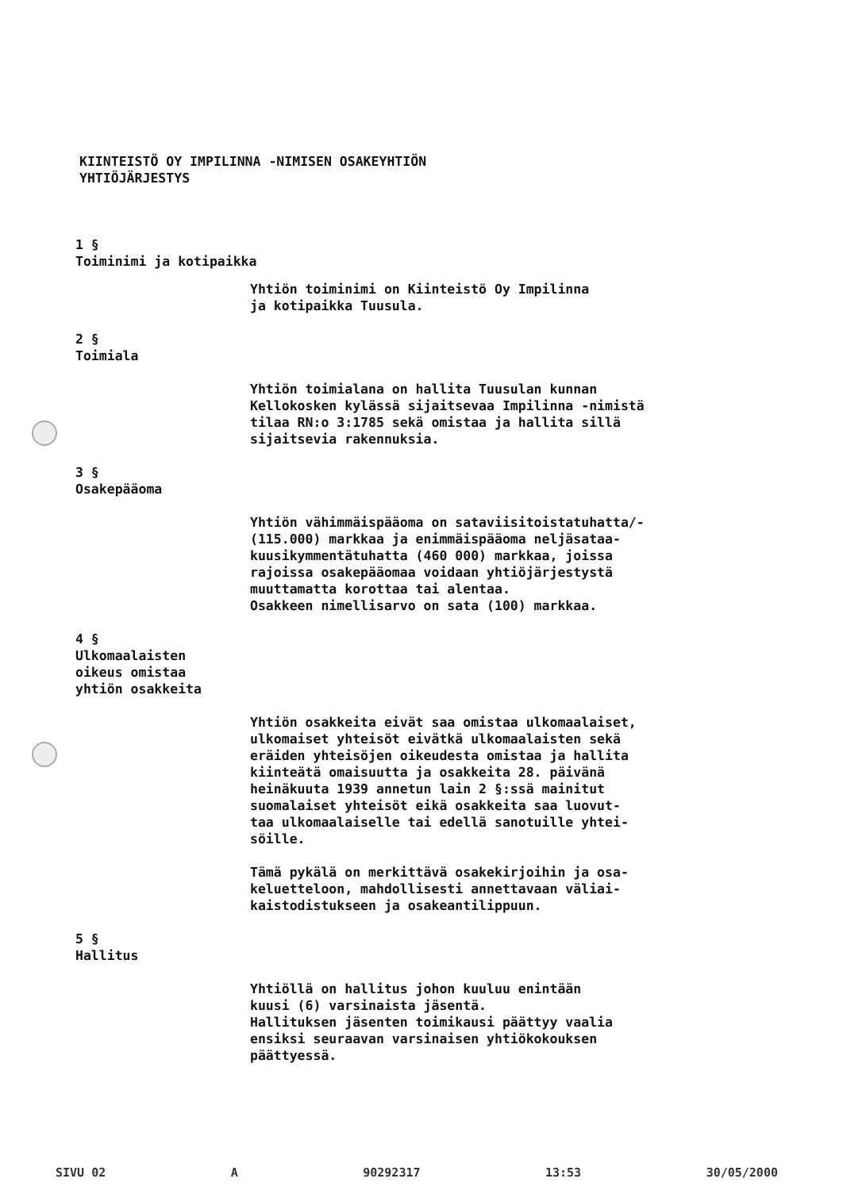KIINTEISTÖ OY IMPILINNA -NIMISEN OSAKEYHTIÖN
YHTIÖJÄRJESTYS
1 §
Toiminimi ja kotipaikka
Yhtiön toiminimi on Kiinteistö Oy Impilinna
ja kotipaikka Tuusula.
2 §
Toimiala
Yhtiön toimialana on hallita Tuusulan kunnan
Kellokosken kylässä sijaitsevaa Impilinna -nimistä
tilaa RN:o 3:1785 sekä omistaa ja hallita sillä
sijaitsevia rakennuksia.
3 §
Osakepääoma
Yhtiön vähimmäispääoma on sataviisitoistatuhatta/-
(115.000) markkaa ja enimmäispääoma neljäsataa-
kuusikymmentätuhatta (460 000) markkaa, joissa
rajoissa osakepääomaa voidaan yhtiöjärjestystä
muuttamatta korottaa tai alentaa.
Osakkeen nimellisarvo on sata (100) markkaa.
4 §
Ulkomaalaisten
oikeus omistaa
yhtiön osakkeita
Yhtiön osakkeita eivät saa omistaa ulkomaalaiset,
ulkomaiset yhteisöt eivätkä ulkomaalaisten sekä
eräiden yhteisöjen oikeudesta omistaa ja hallita
kiinteätä omaisuutta ja osakkeita 28. päivänä
heinäkuuta 1939 annetun lain 2 §:ssä mainitut
suomalaiset yhteisöt eikä osakkeita saa luovut-
taa ulkomaalaiselle tai edellä sanotuille yhtei-
söille.
Tämä pykälä on merkittävä osakekirjoihin ja osa-
keluetteloon, mahdollisesti annettavaan väliai-
kaistodistukseen ja osakeantilippuun.
5 §
Hallitus
Yhtiöllä on hallitus johon kuuluu enintään
kuusi (6) varsinaista jäsentä.
Hallituksen jäsenten toimikausi päättyy vaalia
ensiksi seuraavan varsinaisen yhtiökokouksen
päättyessä.
SIVU 02 A 90292317 13:53 30/05/2000